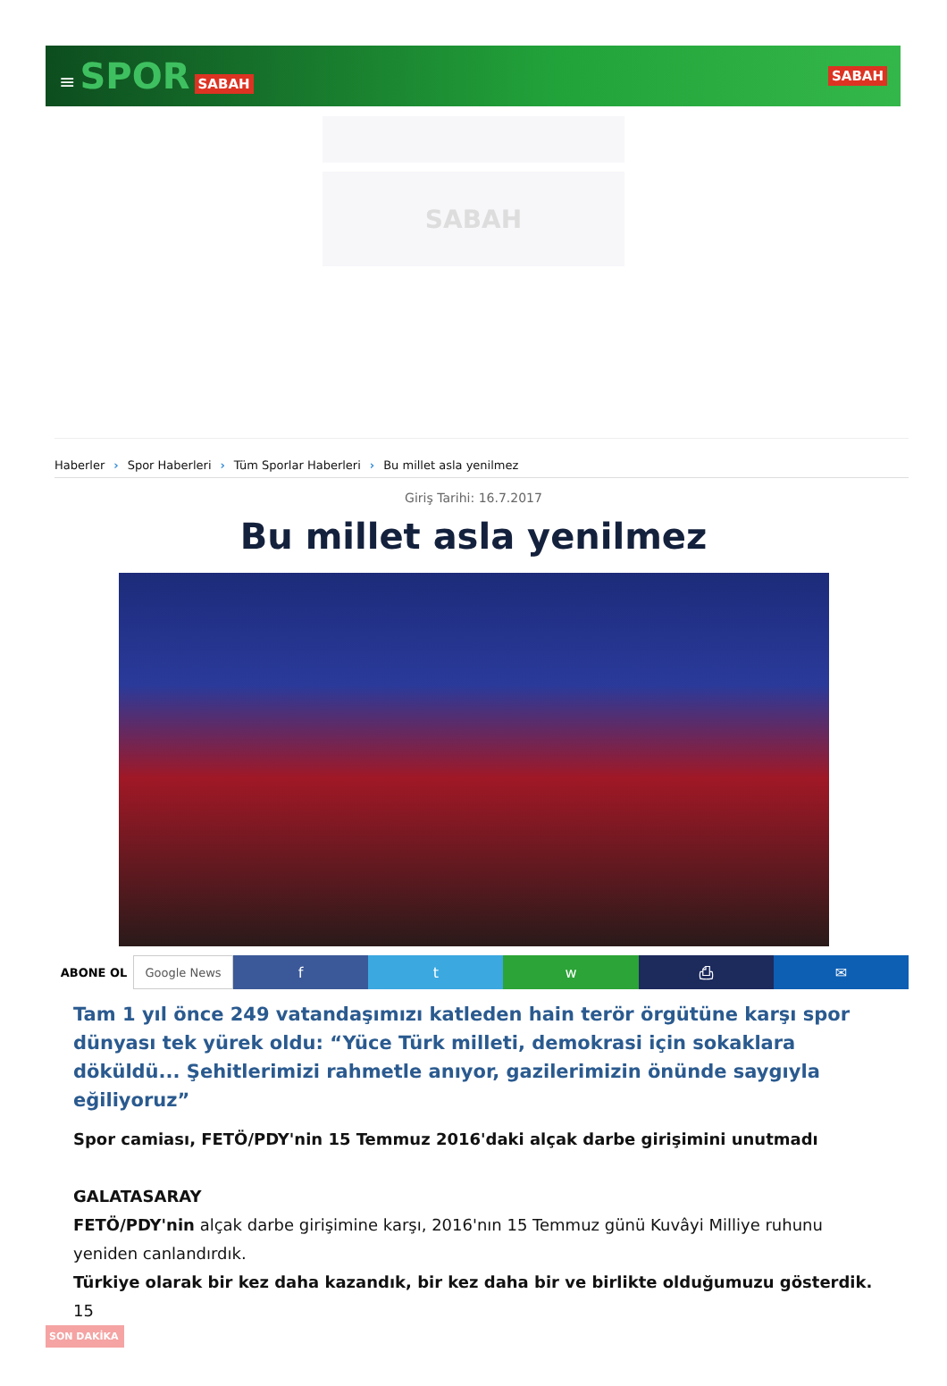≡ SPOR SABAH SABAH
SABAH
Haberler › Spor Haberleri › Tüm Sporlar Haberleri › Bu millet asla yenilmez
Giriş Tarihi: 16.7.2017
Bu millet asla yenilmez
ABONE OL Google News
f t w ⎙ ✉
Tam 1 yıl önce 249 vatandaşımızı katleden hain terör örgütüne karşı spor dünyası tek yürek oldu: “Yüce Türk milleti, demokrasi için sokaklara döküldü... Şehitlerimizi rahmetle anıyor, gazilerimizin önünde saygıyla eğiliyoruz”
Spor camiası, FETÖ/PDY'nin 15 Temmuz 2016'daki alçak darbe girişimini unutmadı
GALATASARAY
FETÖ/PDY'nin alçak darbe girişimine karşı, 2016'nın 15 Temmuz günü Kuvâyi Milliye ruhunu yeniden canlandırdık.
Türkiye olarak bir kez daha kazandık, bir kez daha bir ve birlikte olduğumuzu gösterdik. 15
SON DAKİKA